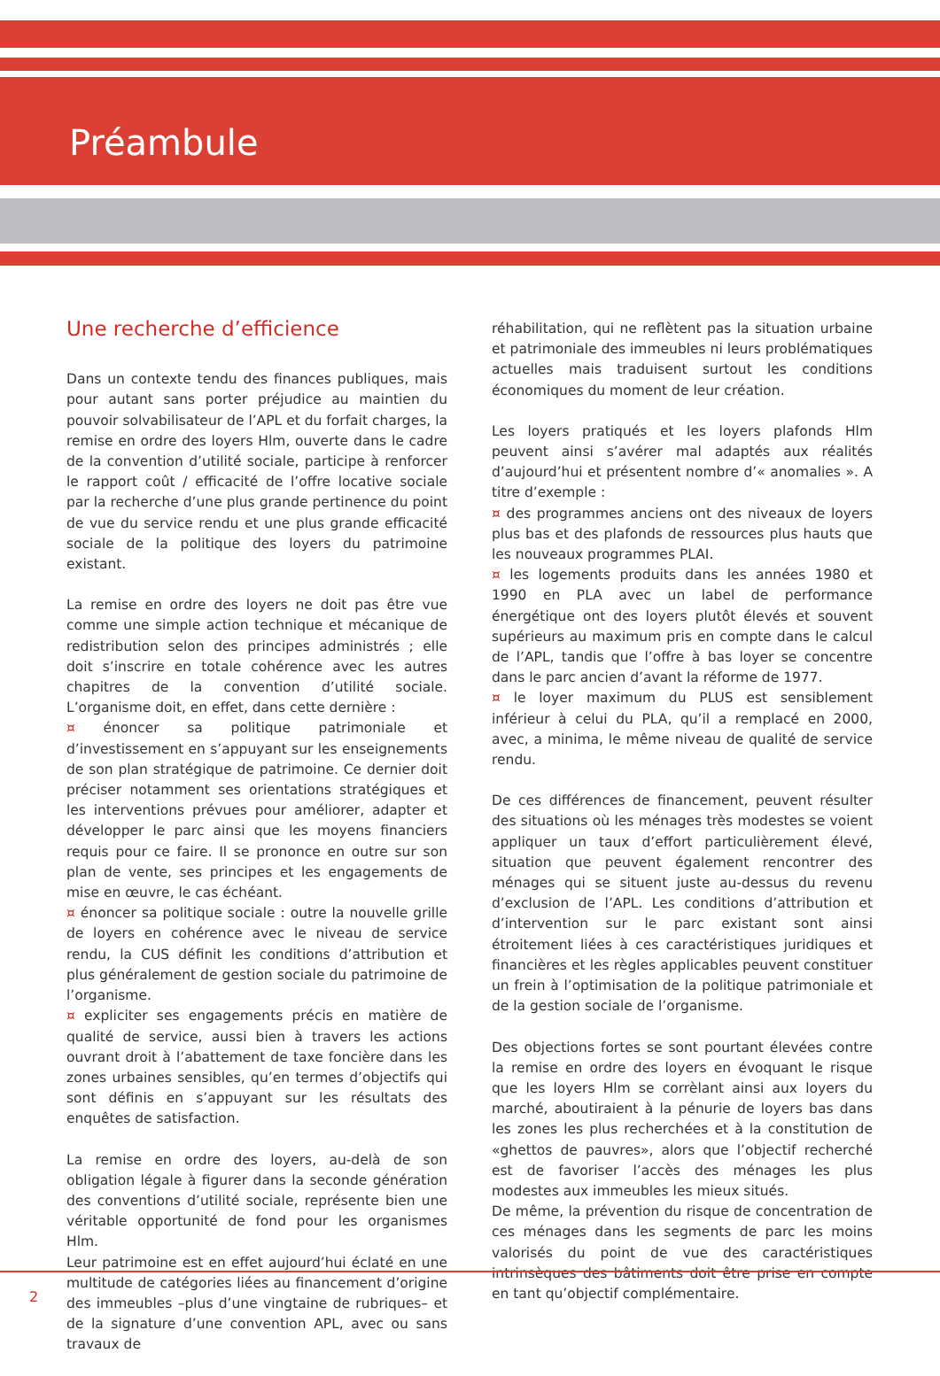Préambule
Une recherche d’efficience
Dans un contexte tendu des finances publiques, mais pour autant sans porter préjudice au maintien du pouvoir solvabilisateur de l’APL et du forfait charges, la remise en ordre des loyers Hlm, ouverte dans le cadre de la convention d’utilité sociale, participe à renforcer le rapport coût / efficacité de l’offre locative sociale par la recherche d’une plus grande pertinence du point de vue du service rendu et une plus grande efficacité sociale de la politique des loyers du patrimoine existant.
La remise en ordre des loyers ne doit pas être vue comme une simple action technique et mécanique de redistribution selon des principes administrés ; elle doit s’inscrire en totale cohérence avec les autres chapitres de la convention d’utilité sociale. L’organisme doit, en effet, dans cette dernière :
¤ énoncer sa politique patrimoniale et d’investissement en s’appuyant sur les enseignements de son plan stratégique de patrimoine. Ce dernier doit préciser notamment ses orientations stratégiques et les interventions prévues pour améliorer, adapter et développer le parc ainsi que les moyens financiers requis pour ce faire. Il se prononce en outre sur son plan de vente, ses principes et les engagements de mise en œuvre, le cas échéant.
¤ énoncer sa politique sociale : outre la nouvelle grille de loyers en cohérence avec le niveau de service rendu, la CUS définit les conditions d’attribution et plus généralement de gestion sociale du patrimoine de l’organisme.
¤ expliciter ses engagements précis en matière de qualité de service, aussi bien à travers les actions ouvrant droit à l’abattement de taxe foncière dans les zones urbaines sensibles, qu’en termes d’objectifs qui sont définis en s’appuyant sur les résultats des enquêtes de satisfaction.
La remise en ordre des loyers, au-delà de son obligation légale à figurer dans la seconde génération des conventions d’utilité sociale, représente bien une véritable opportunité de fond pour les organismes Hlm.
Leur patrimoine est en effet aujourd’hui éclaté en une multitude de catégories liées au financement d’origine des immeubles –plus d’une vingtaine de rubriques– et de la signature d’une convention APL, avec ou sans travaux de
réhabilitation, qui ne reflètent pas la situation urbaine et patrimoniale des immeubles ni leurs problématiques actuelles mais traduisent surtout les conditions économiques du moment de leur création.
Les loyers pratiqués et les loyers plafonds Hlm peuvent ainsi s’avérer mal adaptés aux réalités d’aujourd’hui et présentent nombre d’« anomalies ». A titre d’exemple :
¤ des programmes anciens ont des niveaux de loyers plus bas et des plafonds de ressources plus hauts que les nouveaux programmes PLAI.
¤ les logements produits dans les années 1980 et 1990 en PLA avec un label de performance énergétique ont des loyers plutôt élevés et souvent supérieurs au maximum pris en compte dans le calcul de l’APL, tandis que l’offre à bas loyer se concentre dans le parc ancien d’avant la réforme de 1977.
¤ le loyer maximum du PLUS est sensiblement inférieur à celui du PLA, qu’il a remplacé en 2000, avec, a minima, le même niveau de qualité de service rendu.
De ces différences de financement, peuvent résulter des situations où les ménages très modestes se voient appliquer un taux d’effort particulièrement élevé, situation que peuvent également rencontrer des ménages qui se situent juste au-dessus du revenu d’exclusion de l’APL. Les conditions d’attribution et d’intervention sur le parc existant sont ainsi étroitement liées à ces caractéristiques juridiques et financières et les règles applicables peuvent constituer un frein à l’optimisation de la politique patrimoniale et de la gestion sociale de l’organisme.
Des objections fortes se sont pourtant élevées contre la remise en ordre des loyers en évoquant le risque que les loyers Hlm se corrèlant ainsi aux loyers du marché, aboutiraient à la pénurie de loyers bas dans les zones les plus recherchées et à la constitution de «ghettos de pauvres», alors que l’objectif recherché est de favoriser l’accès des ménages les plus modestes aux immeubles les mieux situés.
De même, la prévention du risque de concentration de ces ménages dans les segments de parc les moins valorisés du point de vue des caractéristiques intrinsèques des bâtiments doit être prise en compte en tant qu’objectif complémentaire.
2